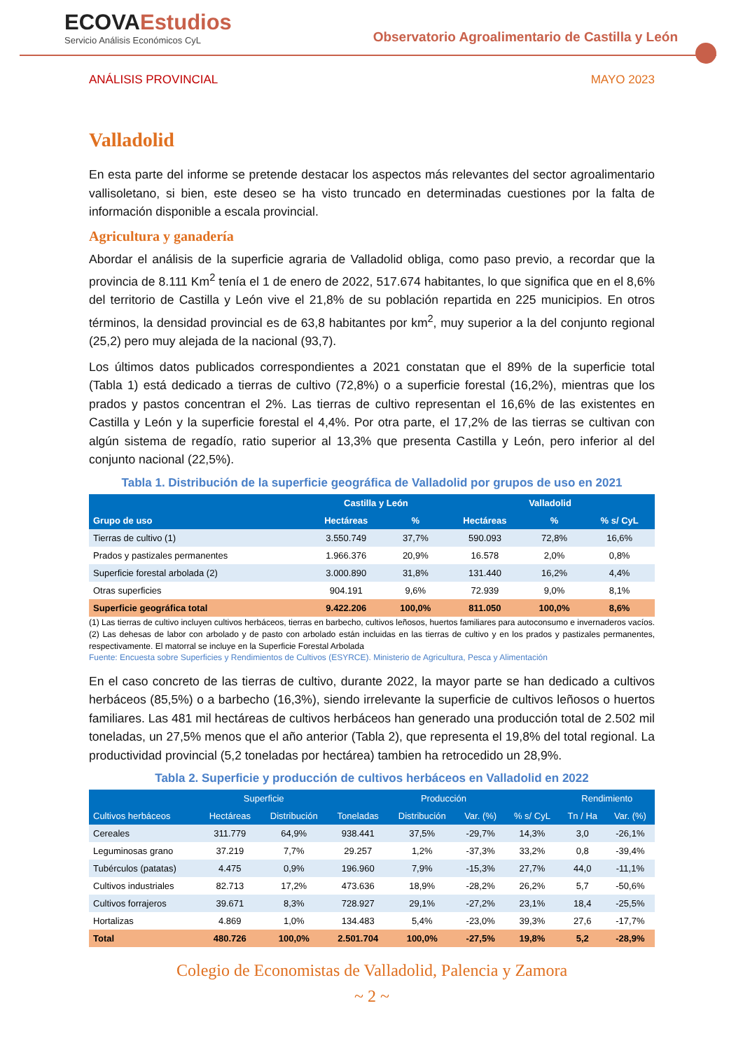ECOVAEstudios
Servicio Análisis Económicos CyL
Observatorio Agroalimentario de Castilla y León
ANÁLISIS PROVINCIAL MAYO 2023
Valladolid
En esta parte del informe se pretende destacar los aspectos más relevantes del sector agroalimentario vallisoletano, si bien, este deseo se ha visto truncado en determinadas cuestiones por la falta de información disponible a escala provincial.
Agricultura y ganadería
Abordar el análisis de la superficie agraria de Valladolid obliga, como paso previo, a recordar que la provincia de 8.111 Km<sup>2</sup> tenía el 1 de enero de 2022, 517.674 habitantes, lo que significa que en el 8,6% del territorio de Castilla y León vive el 21,8% de su población repartida en 225 municipios. En otros términos, la densidad provincial es de 63,8 habitantes por km<sup>2</sup>, muy superior a la del conjunto regional (25,2) pero muy alejada de la nacional (93,7).
Los últimos datos publicados correspondientes a 2021 constatan que el 89% de la superficie total (Tabla 1) está dedicado a tierras de cultivo (72,8%) o a superficie forestal (16,2%), mientras que los prados y pastos concentran el 2%. Las tierras de cultivo representan el 16,6% de las existentes en Castilla y León y la superficie forestal el 4,4%. Por otra parte, el 17,2% de las tierras se cultivan con algún sistema de regadío, ratio superior al 13,3% que presenta Castilla y León, pero inferior al del conjunto nacional (22,5%).
Tabla 1. Distribución de la superficie geográfica de Valladolid por grupos de uso en 2021
| Grupo de uso | Castilla y León | | Valladolid | | |
| --- | --- | --- | --- | --- | --- |
| | Hectáreas | % | Hectáreas | % | % s/ CyL |
| Tierras de cultivo (1) | 3.550.749 | 37,7% | 590.093 | 72,8% | 16,6% |
| Prados y pastizales permanentes | 1.966.376 | 20,9% | 16.578 | 2,0% | 0,8% |
| Superficie forestal arbolada (2) | 3.000.890 | 31,8% | 131.440 | 16,2% | 4,4% |
| Otras superficies | 904.191 | 9,6% | 72.939 | 9,0% | 8,1% |
| Superficie geográfica total | 9.422.206 | 100,0% | 811.050 | 100,0% | 8,6% |
(1) Las tierras de cultivo incluyen cultivos herbáceos, tierras en barbecho, cultivos leñosos, huertos familiares para autoconsumo e invernaderos vacíos. (2) Las dehesas de labor con arbolado y de pasto con arbolado están incluidas en las tierras de cultivo y en los prados y pastizales permanentes, respectivamente. El matorral se incluye en la Superficie Forestal Arbolada
Fuente: Encuesta sobre Superficies y Rendimientos de Cultivos (ESYRCE). Ministerio de Agricultura, Pesca y Alimentación
En el caso concreto de las tierras de cultivo, durante 2022, la mayor parte se han dedicado a cultivos herbáceos (85,5%) o a barbecho (16,3%), siendo irrelevante la superficie de cultivos leñosos o huertos familiares. Las 481 mil hectáreas de cultivos herbáceos han generado una producción total de 2.502 mil toneladas, un 27,5% menos que el año anterior (Tabla 2), que representa el 19,8% del total regional. La productividad provincial (5,2 toneladas por hectárea) tambien ha retrocedido un 28,9%.
Tabla 2. Superficie y producción de cultivos herbáceos en Valladolid en 2022
| Cultivos herbáceos | Superficie | | Producción | | | | Rendimiento | |
| --- | --- | --- | --- | --- | --- | --- | --- | --- |
| | Hectáreas | Distribución | Toneladas | Distribución | Var. (%) | % s/ CyL | Tn / Ha | Var. (%) |
| Cereales | 311.779 | 64,9% | 938.441 | 37,5% | -29,7% | 14,3% | 3,0 | -26,1% |
| Leguminosas grano | 37.219 | 7,7% | 29.257 | 1,2% | -37,3% | 33,2% | 0,8 | -39,4% |
| Tubérculos (patatas) | 4.475 | 0,9% | 196.960 | 7,9% | -15,3% | 27,7% | 44,0 | -11,1% |
| Cultivos industriales | 82.713 | 17,2% | 473.636 | 18,9% | -28,2% | 26,2% | 5,7 | -50,6% |
| Cultivos forrajeros | 39.671 | 8,3% | 728.927 | 29,1% | -27,2% | 23,1% | 18,4 | -25,5% |
| Hortalizas | 4.869 | 1,0% | 134.483 | 5,4% | -23,0% | 39,3% | 27,6 | -17,7% |
| Total | 480.726 | 100,0% | 2.501.704 | 100,0% | -27,5% | 19,8% | 5,2 | -28,9% |
Colegio de Economistas de Valladolid, Palencia y Zamora
~ 2 ~